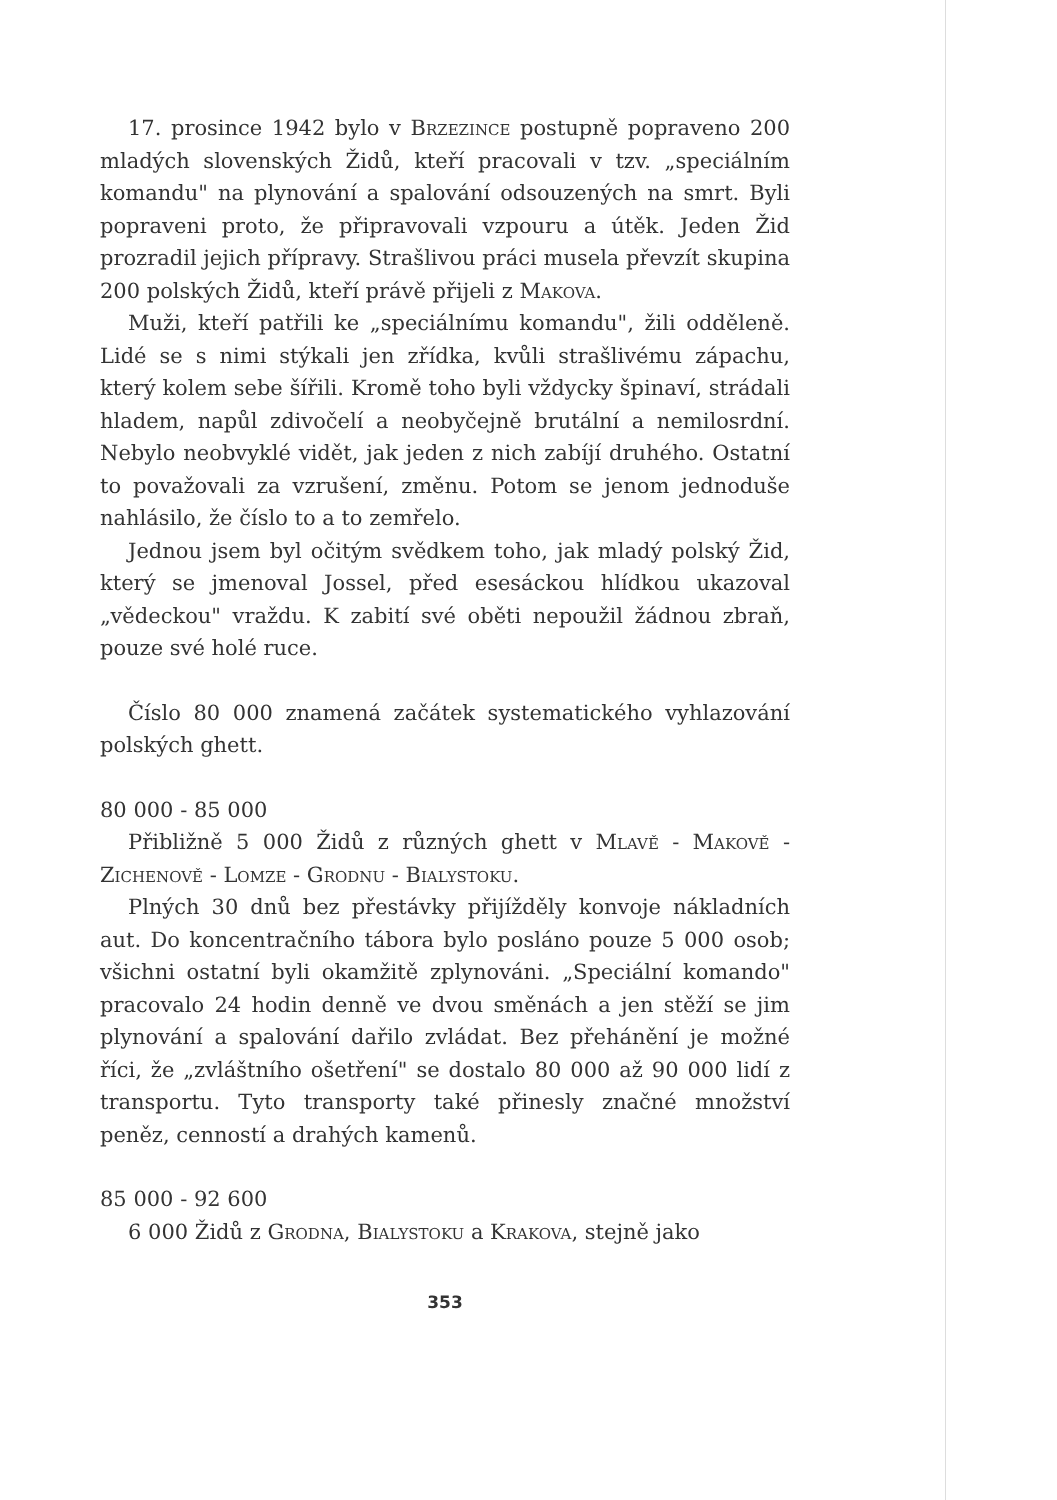17. prosince 1942 bylo v Brzezince postupně popraveno 200 mladých slovenských Židů, kteří pracovali v tzv. „speciálním komandu" na plynování a spalování odsouzených na smrt. Byli popraveni proto, že připravovali vzpouru a útěk. Jeden Žid prozradil jejich přípravy. Strašlivou práci musela převzít skupina 200 polských Židů, kteří právě přijeli z Makova.
Muži, kteří patřili ke „speciálnímu komandu", žili odděleně. Lidé se s nimi stýkali jen zřídka, kvůli strašlivému zápachu, který kolem sebe šířili. Kromě toho byli vždycky špinaví, strádali hladem, napůl zdivočelí a neobyčejně brutální a nemilosrdní. Nebylo neobvyklé vidět, jak jeden z nich zabíjí druhého. Ostatní to považovali za vzrušení, změnu. Potom se jenom jednoduše nahlásilo, že číslo to a to zemřelo.
Jednou jsem byl očitým svědkem toho, jak mladý polský Žid, který se jmenoval Jossel, před esesáckou hlídkou ukazoval „vědeckou" vraždu. K zabití své oběti nepoužil žádnou zbraň, pouze své holé ruce.
Číslo 80 000 znamená začátek systematického vyhlazování polských ghett.
80 000 - 85 000
Přibližně 5 000 Židů z různých ghett v Mlavě - Makově - Zichenově - Lomze - Grodnu - Bialystoku.
Plných 30 dnů bez přestávky přijížděly konvoje nákladních aut. Do koncentračního tábora bylo posláno pouze 5 000 osob; všichni ostatní byli okamžitě zplynováni. „Speciální komando" pracovalo 24 hodin denně ve dvou směnách a jen stěží se jim plynování a spalování dařilo zvládat. Bez přehánění je možné říci, že „zvláštního ošetření" se dostalo 80 000 až 90 000 lidí z transportu. Tyto transporty také přinesly značné množství peněz, cenností a drahých kamenů.
85 000 - 92 600
6 000 Židů z Grodna, Bialystoku a Krakova, stejně jako
353